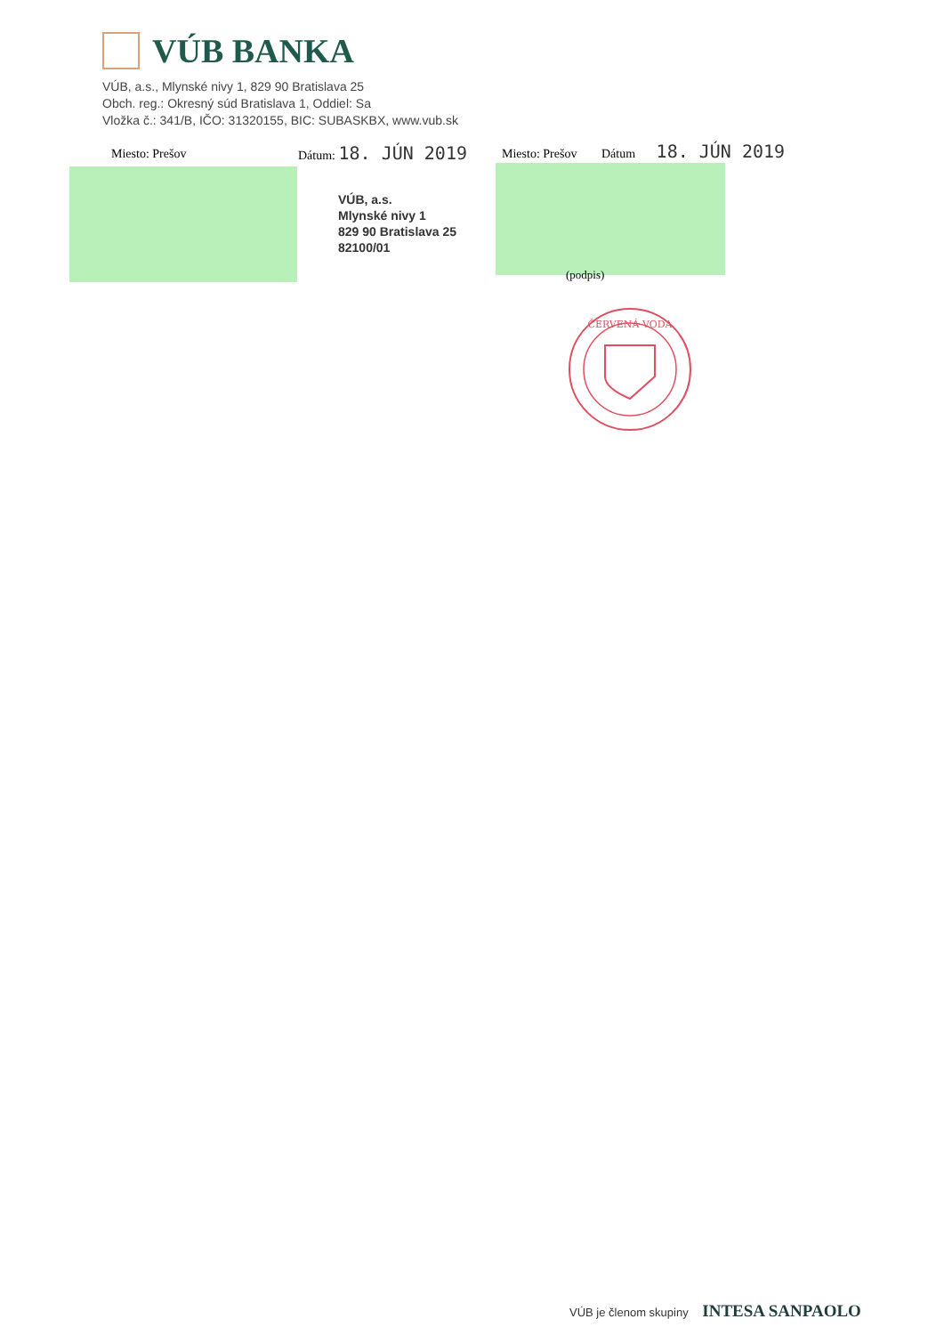VÚB BANKA
VÚB, a.s., Mlynské nivy 1, 829 90 Bratislava 25
Obch. reg.: Okresný súd Bratislava 1, Oddiel: Sa
Vložka č.: 341/B, IČO: 31320155, BIC: SUBASKBX, www.vub.sk
Miesto: Prešov Dátum: 18. JÚN 2019 Miesto: Prešov Dátum 18. JÚN 2019
VÚB, a.s.
Mlynské nivy 1
829 90 Bratislava 25
82100/01
(podpis)
ČERVENÁ VODA
VÚB je členom skupiny INTESA SANPAOLO